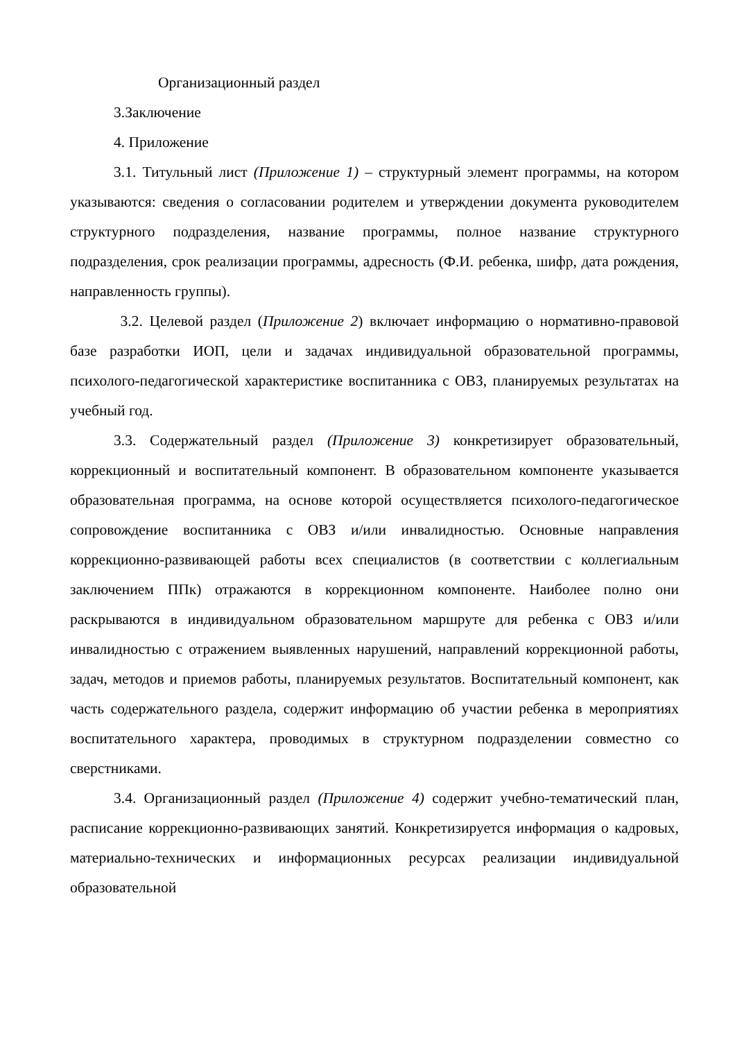Организационный раздел
3.Заключение
4. Приложение
3.1. Титульный лист (Приложение 1) – структурный элемент программы, на котором указываются: сведения о согласовании родителем и утверждении документа руководителем структурного подразделения, название программы, полное название структурного подразделения, срок реализации программы, адресность (Ф.И. ребенка, шифр, дата рождения, направленность группы).
3.2. Целевой раздел (Приложение 2) включает информацию о нормативно-правовой базе разработки ИОП, цели и задачах индивидуальной образовательной программы, психолого-педагогической характеристике воспитанника с ОВЗ, планируемых результатах на учебный год.
3.3. Содержательный раздел (Приложение 3) конкретизирует образовательный, коррекционный и воспитательный компонент. В образовательном компоненте указывается образовательная программа, на основе которой осуществляется психолого-педагогическое сопровождение воспитанника с ОВЗ и/или инвалидностью. Основные направления коррекционно-развивающей работы всех специалистов (в соответствии с коллегиальным заключением ППк) отражаются в коррекционном компоненте. Наиболее полно они раскрываются в индивидуальном образовательном маршруте для ребенка с ОВЗ и/или инвалидностью с отражением выявленных нарушений, направлений коррекционной работы, задач, методов и приемов работы, планируемых результатов. Воспитательный компонент, как часть содержательного раздела, содержит информацию об участии ребенка в мероприятиях воспитательного характера, проводимых в структурном подразделении совместно со сверстниками.
3.4. Организационный раздел (Приложение 4) содержит учебно-тематический план, расписание коррекционно-развивающих занятий. Конкретизируется информация о кадровых, материально-технических и информационных ресурсах реализации индивидуальной образовательной